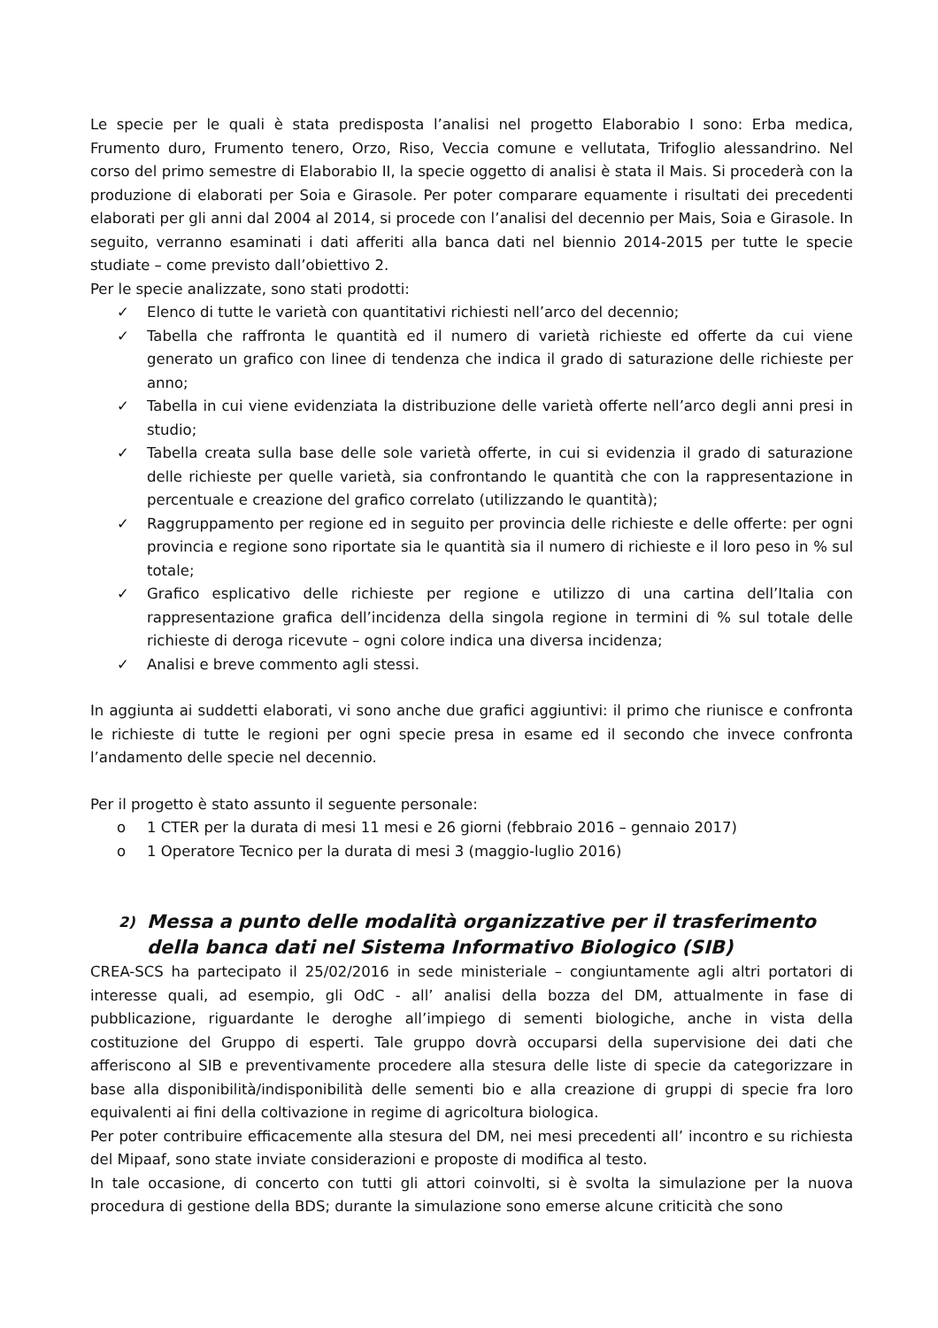Le specie per le quali è stata predisposta l’analisi nel progetto Elaborabio I sono: Erba medica, Frumento duro, Frumento tenero, Orzo, Riso, Veccia comune e vellutata, Trifoglio alessandrino. Nel corso del primo semestre di Elaborabio II, la specie oggetto di analisi è stata il Mais. Si procederà con la produzione di elaborati per Soia e Girasole. Per poter comparare equamente i risultati dei precedenti elaborati per gli anni dal 2004 al 2014, si procede con l’analisi del decennio per Mais, Soia e Girasole. In seguito, verranno esaminati i dati afferiti alla banca dati nel biennio 2014-2015 per tutte le specie studiate – come previsto dall’obiettivo 2.
Per le specie analizzate, sono stati prodotti:
✓ Elenco di tutte le varietà con quantitativi richiesti nell’arco del decennio;
✓ Tabella che raffronta le quantità ed il numero di varietà richieste ed offerte da cui viene generato un grafico con linee di tendenza che indica il grado di saturazione delle richieste per anno;
✓ Tabella in cui viene evidenziata la distribuzione delle varietà offerte nell’arco degli anni presi in studio;
✓ Tabella creata sulla base delle sole varietà offerte, in cui si evidenzia il grado di saturazione delle richieste per quelle varietà, sia confrontando le quantità che con la rappresentazione in percentuale e creazione del grafico correlato (utilizzando le quantità);
✓ Raggruppamento per regione ed in seguito per provincia delle richieste e delle offerte: per ogni provincia e regione sono riportate sia le quantità sia il numero di richieste e il loro peso in % sul totale;
✓ Grafico esplicativo delle richieste per regione e utilizzo di una cartina dell’Italia con rappresentazione grafica dell’incidenza della singola regione in termini di % sul totale delle richieste di deroga ricevute – ogni colore indica una diversa incidenza;
✓ Analisi e breve commento agli stessi.
In aggiunta ai suddetti elaborati, vi sono anche due grafici aggiuntivi: il primo che riunisce e confronta le richieste di tutte le regioni per ogni specie presa in esame ed il secondo che invece confronta l’andamento delle specie nel decennio.
Per il progetto è stato assunto il seguente personale:
o 1 CTER per la durata di mesi 11 mesi e 26 giorni (febbraio 2016 – gennaio 2017)
o 1 Operatore Tecnico per la durata di mesi 3 (maggio-luglio 2016)
2) Messa a punto delle modalità organizzative per il trasferimento della banca dati nel Sistema Informativo Biologico (SIB)
CREA-SCS ha partecipato il 25/02/2016 in sede ministeriale – congiuntamente agli altri portatori di interesse quali, ad esempio, gli OdC - all’ analisi della bozza del DM, attualmente in fase di pubblicazione, riguardante le deroghe all’impiego di sementi biologiche, anche in vista della costituzione del Gruppo di esperti. Tale gruppo dovrà occuparsi della supervisione dei dati che afferiscono al SIB e preventivamente procedere alla stesura delle liste di specie da categorizzare in base alla disponibilità/indisponibilità delle sementi bio e alla creazione di gruppi di specie fra loro equivalenti ai fini della coltivazione in regime di agricoltura biologica.
Per poter contribuire efficacemente alla stesura del DM, nei mesi precedenti all’ incontro e su richiesta del Mipaaf, sono state inviate considerazioni e proposte di modifica al testo.
In tale occasione, di concerto con tutti gli attori coinvolti, si è svolta la simulazione per la nuova procedura di gestione della BDS; durante la simulazione sono emerse alcune criticità che sono